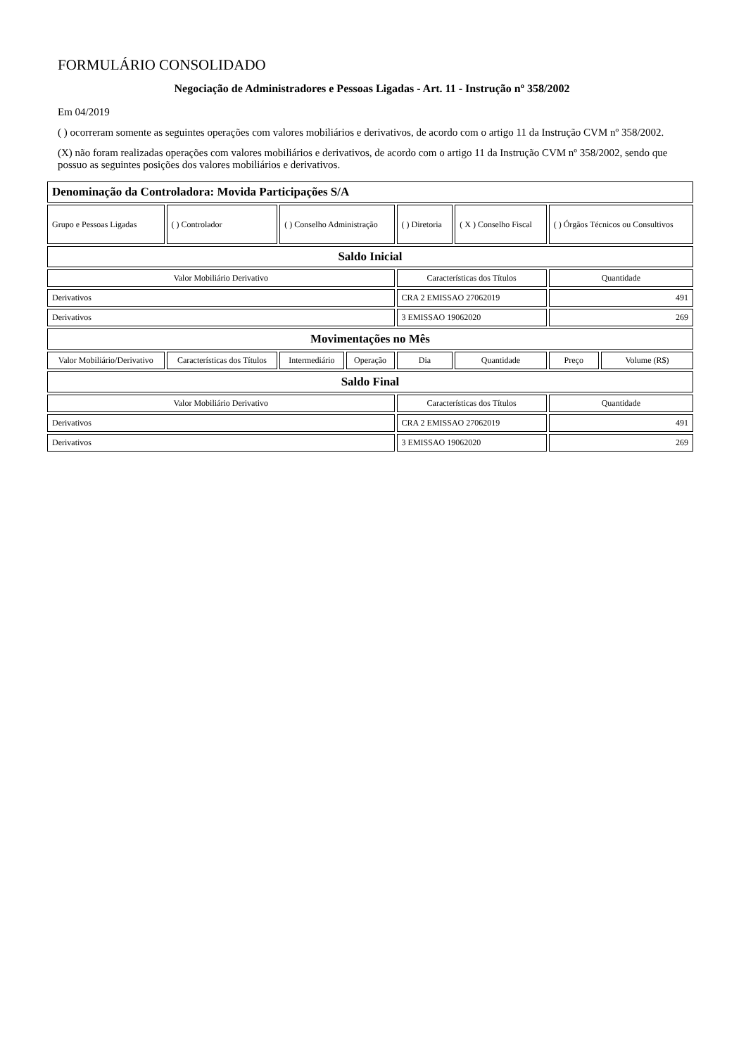FORMULÁRIO CONSOLIDADO
Negociação de Administradores e Pessoas Ligadas - Art. 11 - Instrução nº 358/2002
Em 04/2019
( ) ocorreram somente as seguintes operações com valores mobiliários e derivativos, de acordo com o artigo 11 da Instrução CVM nº 358/2002.
(X) não foram realizadas operações com valores mobiliários e derivativos, de acordo com o artigo 11 da Instrução CVM nº 358/2002, sendo que possuo as seguintes posições dos valores mobiliários e derivativos.
| Denominação da Controladora: Movida Participações S/A | | | | | | | |
| Grupo e Pessoas Ligadas | ( ) Controlador | ( ) Conselho Administração | | ( ) Diretoria | ( X ) Conselho Fiscal | ( ) Órgãos Técnicos ou Consultivos | |
| Saldo Inicial | | | | | | | |
| Valor Mobiliário Derivativo | | | | Características dos Títulos | | Quantidade | |
| Derivativos | | | | CRA 2 EMISSAO 27062019 | | 491 | |
| Derivativos | | | | 3 EMISSAO 19062020 | | 269 | |
| Movimentações no Mês | | | | | | | |
| Valor Mobiliário/Derivativo | Características dos Títulos | Intermediário | Operação | Dia | Quantidade | Preço | Volume (R$) |
| Saldo Final | | | | | | | |
| Valor Mobiliário Derivativo | | | | Características dos Títulos | | Quantidade | |
| Derivativos | | | | CRA 2 EMISSAO 27062019 | | 491 | |
| Derivativos | | | | 3 EMISSAO 19062020 | | 269 | |